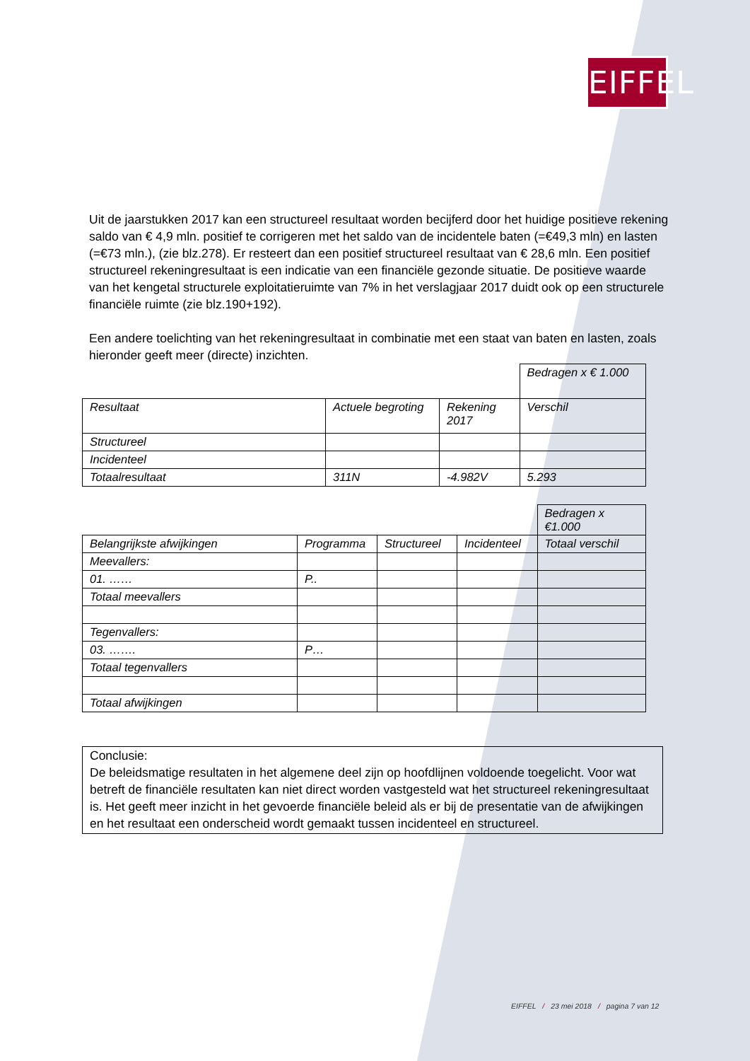EIFFEL
Uit de jaarstukken 2017 kan een structureel resultaat worden becijferd door het huidige positieve rekening saldo van € 4,9 mln. positief te corrigeren met het saldo van de incidentele baten (=€49,3 mln) en lasten (=€73 mln.), (zie blz.278). Er resteert dan een positief structureel resultaat van € 28,6 mln. Een positief structureel rekeningresultaat is een indicatie van een financiële gezonde situatie. De positieve waarde van het kengetal structurele exploitatieruimte van 7% in het verslagjaar 2017 duidt ook op een structurele financiële ruimte (zie blz.190+192).
Een andere toelichting van het rekeningresultaat in combinatie met een staat van baten en lasten, zoals hieronder geeft meer (directe) inzichten.
| | | | Bedragen x € 1.000 |
| Resultaat | Actuele begroting | Rekening 2017 | Verschil |
| Structureel | | | |
| Incidenteel | | | |
| Totaalresultaat | 311N | -4.982V | 5.293 |
| | | | | Bedragen x €1.000 |
| Belangrijkste afwijkingen | Programma | Structureel | Incidenteel | Totaal verschil |
| Meevallers: | | | | |
| 01. …… | P.. | | | |
| Totaal meevallers | | | | |
| Tegenvallers: | | | | |
| 03. ……. | P… | | | |
| Totaal tegenvallers | | | | |
| Totaal afwijkingen | | | | |
Conclusie:
De beleidsmatige resultaten in het algemene deel zijn op hoofdlijnen voldoende toegelicht. Voor wat betreft de financiële resultaten kan niet direct worden vastgesteld wat het structureel rekeningresultaat is. Het geeft meer inzicht in het gevoerde financiële beleid als er bij de presentatie van de afwijkingen en het resultaat een onderscheid wordt gemaakt tussen incidenteel en structureel.
EIFFEL / 23 mei 2018 / pagina 7 van 12